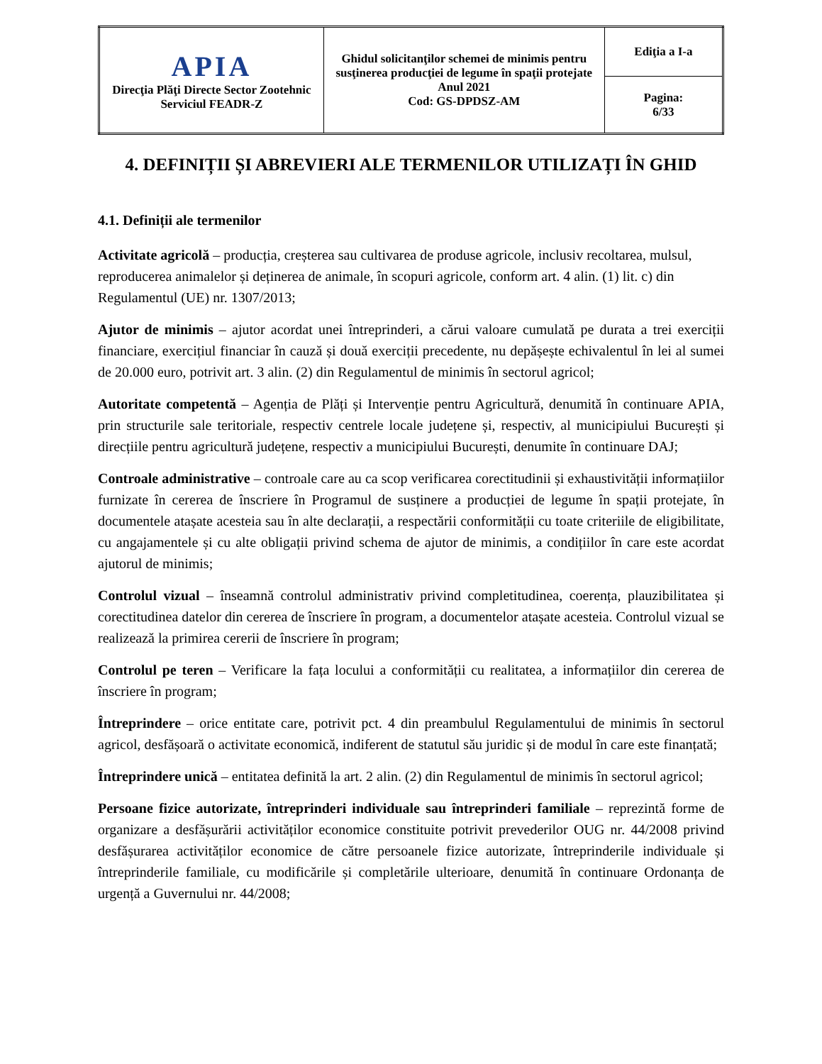| APIA Direcţia Plăţi Directe Sector Zootehnic Serviciul FEADR-Z | Ghidul solicitanţilor schemei de minimis pentru susţinerea producţiei de legume în spaţii protejate Anul 2021 Cod: GS-DPDSZ-AM | Ediţia a I-a |
| | | Pagina: 6/33 |
4. DEFINIȚII ȘI ABREVIERI ALE TERMENILOR UTILIZAȚI ÎN GHID
4.1. Definiții ale termenilor
Activitate agricolă – producția, creșterea sau cultivarea de produse agricole, inclusiv recoltarea, mulsul, reproducerea animalelor și deținerea de animale, în scopuri agricole, conform art. 4 alin. (1) lit. c) din Regulamentul (UE) nr. 1307/2013;
Ajutor de minimis – ajutor acordat unei întreprinderi, a cărui valoare cumulată pe durata a trei exerciții financiare, exercițiul financiar în cauză și două exerciții precedente, nu depășește echivalentul în lei al sumei de 20.000 euro, potrivit art. 3 alin. (2) din Regulamentul de minimis în sectorul agricol;
Autoritate competentă – Agenția de Plăți și Intervenție pentru Agricultură, denumită în continuare APIA, prin structurile sale teritoriale, respectiv centrele locale județene și, respectiv, al municipiului București și direcțiile pentru agricultură județene, respectiv a municipiului București, denumite în continuare DAJ;
Controale administrative – controale care au ca scop verificarea corectitudinii și exhaustivității informațiilor furnizate în cererea de înscriere în Programul de susținere a producției de legume în spații protejate, în documentele atașate acesteia sau în alte declarații, a respectării conformității cu toate criteriile de eligibilitate, cu angajamentele și cu alte obligații privind schema de ajutor de minimis, a condițiilor în care este acordat ajutorul de minimis;
Controlul vizual – înseamnă controlul administrativ privind completitudinea, coerența, plauzibilitatea și corectitudinea datelor din cererea de înscriere în program, a documentelor atașate acesteia. Controlul vizual se realizează la primirea cererii de înscriere în program;
Controlul pe teren – Verificare la fața locului a conformității cu realitatea, a informațiilor din cererea de înscriere în program;
Întreprindere – orice entitate care, potrivit pct. 4 din preambulul Regulamentului de minimis în sectorul agricol, desfășoară o activitate economică, indiferent de statutul său juridic și de modul în care este finanțată;
Întreprindere unică – entitatea definită la art. 2 alin. (2) din Regulamentul de minimis în sectorul agricol;
Persoane fizice autorizate, întreprinderi individuale sau întreprinderi familiale – reprezintă forme de organizare a desfășurării activităților economice constituite potrivit prevederilor OUG nr. 44/2008 privind desfășurarea activităților economice de către persoanele fizice autorizate, întreprinderile individuale și întreprinderile familiale, cu modificările și completările ulterioare, denumită în continuare Ordonanța de urgență a Guvernului nr. 44/2008;